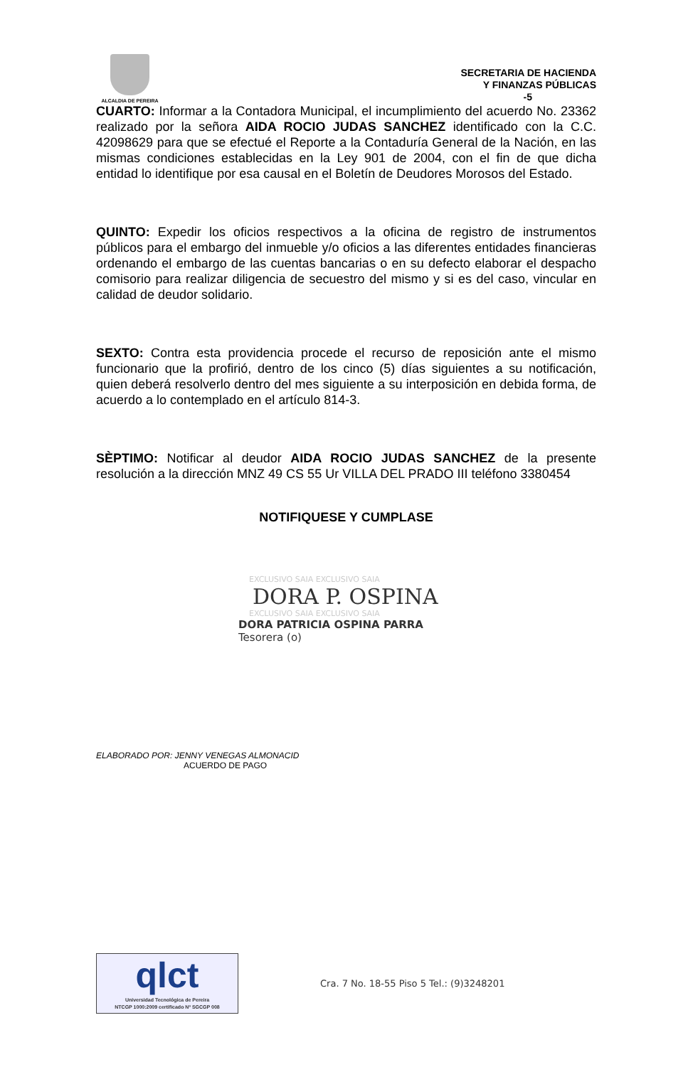ALCALDIA DE PEREIRA
SECRETARIA DE HACIENDA
Y FINANZAS PÚBLICAS
-5
CUARTO: Informar a la Contadora Municipal, el incumplimiento del acuerdo No. 23362 realizado por la señora AIDA ROCIO JUDAS SANCHEZ identificado con la C.C. 42098629 para que se efectué el Reporte a la Contaduría General de la Nación, en las mismas condiciones establecidas en la Ley 901 de 2004, con el fin de que dicha entidad lo identifique por esa causal en el Boletín de Deudores Morosos del Estado.
QUINTO: Expedir los oficios respectivos a la oficina de registro de instrumentos públicos para el embargo del inmueble y/o oficios a las diferentes entidades financieras ordenando el embargo de las cuentas bancarias o en su defecto elaborar el despacho comisorio para realizar diligencia de secuestro del mismo y si es del caso, vincular en calidad de deudor solidario.
SEXTO: Contra esta providencia procede el recurso de reposición ante el mismo funcionario que la profirió, dentro de los cinco (5) días siguientes a su notificación, quien deberá resolverlo dentro del mes siguiente a su interposición en debida forma, de acuerdo a lo contemplado en el artículo 814-3.
SÈPTIMO: Notificar al deudor AIDA ROCIO JUDAS SANCHEZ de la presente resolución a la dirección MNZ 49 CS 55 Ur VILLA DEL PRADO III teléfono 3380454
NOTIFIQUESE Y CUMPLASE
EXCLUSIVO SAIA EXCLUSIVO SAIA
DORA P. OSPINA
EXCLUSIVO SAIA EXCLUSIVO SAIA
DORA PATRICIA OSPINA PARRA
Tesorera (o)
ELABORADO POR: JENNY VENEGAS ALMONACID
ACUERDO DE PAGO
qlct
Universidad Tecnológica de Pereira
NTCGP 1000:2009 certificado Nº SGCGP 008
Cra. 7 No. 18-55 Piso 5 Tel.: (9)3248201